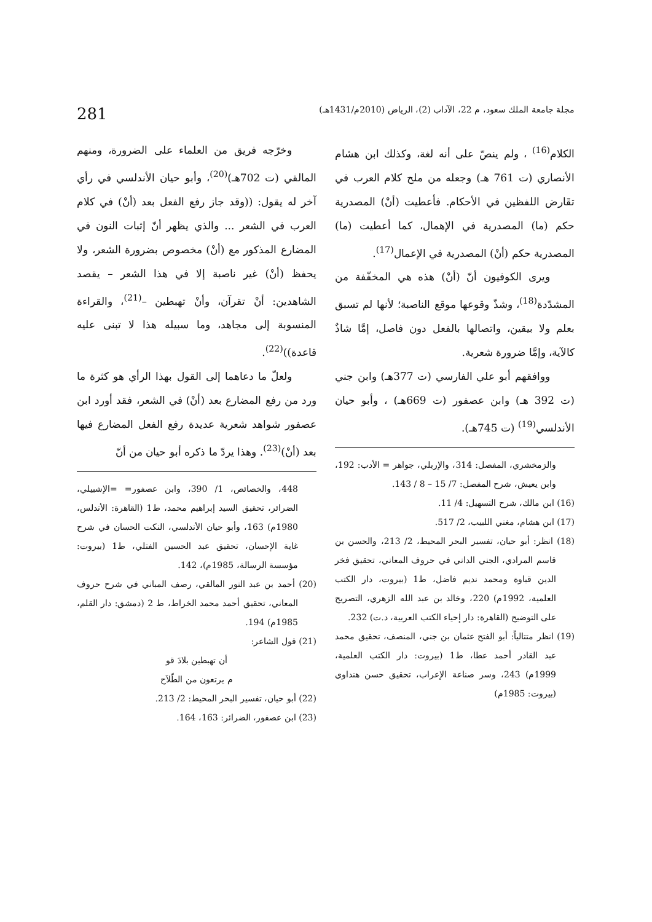مجلة جامعة الملك سعود، م 22، الآداب (2)، الرياض (2010م/1431هـ) 281
الكلام<sup>(16)</sup> ، ولم ينصّ على أنه لغة، وكذلك ابن هشام الأنصاري (ت 761 هـ) وجعله من ملح كلام العرب في تقَارض اللفظين في الأحكام. فأعطيت (أنْ) المصدرية حكم (ما) المصدرية في الإهمال، كما أعطيت (ما) المصدرية حكم (أنْ) المصدرية في الإعمال<sup>(17)</sup>.
ويرى الكوفيون أنّ (أنْ) هذه هي المخفّفة من المشدّدة<sup>(18)</sup>، وشذّ وقوعها موقع الناصبة؛ لأنها لم تسبق بعلم ولا بيقين، واتصالها بالفعل دون فاصل، إمَّا شاذٌ كالآية، وإمَّا ضرورة شعرية.
ووافقهم أبو علي الفارسي (ت 377هـ) وابن جني (ت 392 هـ) وابن عصفور (ت 669هـ) ، وأبو حيان الأندلسي<sup>(19)</sup> (ت 745هـ).
والزمخشري، المفصل: 314، والإربلي، جواهر = الأدب: 192، وابن يعيش، شرح المفصل: 7/ 15 – 8 / 143.
(16) ابن مالك، شرح التسهيل: 4/ 11.
(17) ابن هشام، مغني اللبيب، 2/ 517.
(18) انظر: أبو حيان، تفسير البحر المحيط، 2/ 213، والحسن بن قاسم المرادي، الجني الداني في حروف المعاني، تحقيق فخر الدين قباوة ومحمد نديم فاضل، ط1 (بيروت، دار الكتب العلمية، 1992م) 220، وخالد بن عبد الله الزهري، التصريح على التوضيح (القاهرة: دار إحياء الكتب العربية، د.ت) 232.
(19) انظر متتالياً: أبو الفتح عثمان بن جني، المنصف، تحقيق محمد عبد القادر أحمد عطا، ط1 (بيروت: دار الكتب العلمية، 1999م) 243، وسر صناعة الإعراب، تحقيق حسن هنداوي (بيروت: 1985م)
وخرّجه فريق من العلماء على الضرورة، ومنهم المالقي (ت 702هـ)<sup>(20)</sup>، وأبو حيان الأندلسي في رأي آخر له يقول: ((وقد جاز رفع الفعل بعد (أنْ) في كلام العرب في الشعر ... والذي يظهر أنّ إثبات النون في المضارع المذكور مع (أنْ) مخصوص بضرورة الشعر، ولا يحفظ (أنْ) غير ناصبة إلا في هذا الشعر – يقصد الشاهدين: أنْ تقرآن، وأنْ تهبطين –<sup>(21)</sup>، والقراءة المنسوبة إلى مجاهد، وما سبيله هذا لا تبنى عليه قاعدة))<sup>(22)</sup>.
ولعلّ ما دعاهما إلى القول بهذا الرأي هو كثرة ما ورد من رفع المضارع بعد (أنْ) في الشعر، فقد أورد ابن عصفور شواهد شعرية عديدة رفع الفعل المضارع فيها بعد (أنْ)<sup>(23)</sup>. وهذا يردّ ما ذكره أبو حيان من أنّ
448، والخصائص، 1/ 390، وابن عصفور= =الإشبيلي، الضرائر، تحقيق السيد إبراهيم محمد، ط1 (القاهرة: الأندلس، 1980م) 163، وأبو حيان الأندلسي، النكت الحسان في شرح غاية الإحسان، تحقيق عبد الحسين الفتلي، ط1 (بيروت: مؤسسة الرسالة، 1985م)، 142.
(20) أحمد بن عبد النور المالقي، رصف المباني في شرح حروف المعاني، تحقيق أحمد محمد الخراط، ط 2 (دمشق: دار القلم، 1985م) 194.
(21) قول الشاعر:
أن تهبطين بلادَ قو
م يرتعون من الطّلاَح
(22) أبو حيان، تفسير البحر المحيط: 2/ 213.
(23) ابن عصفور، الضرائر: 163، 164.